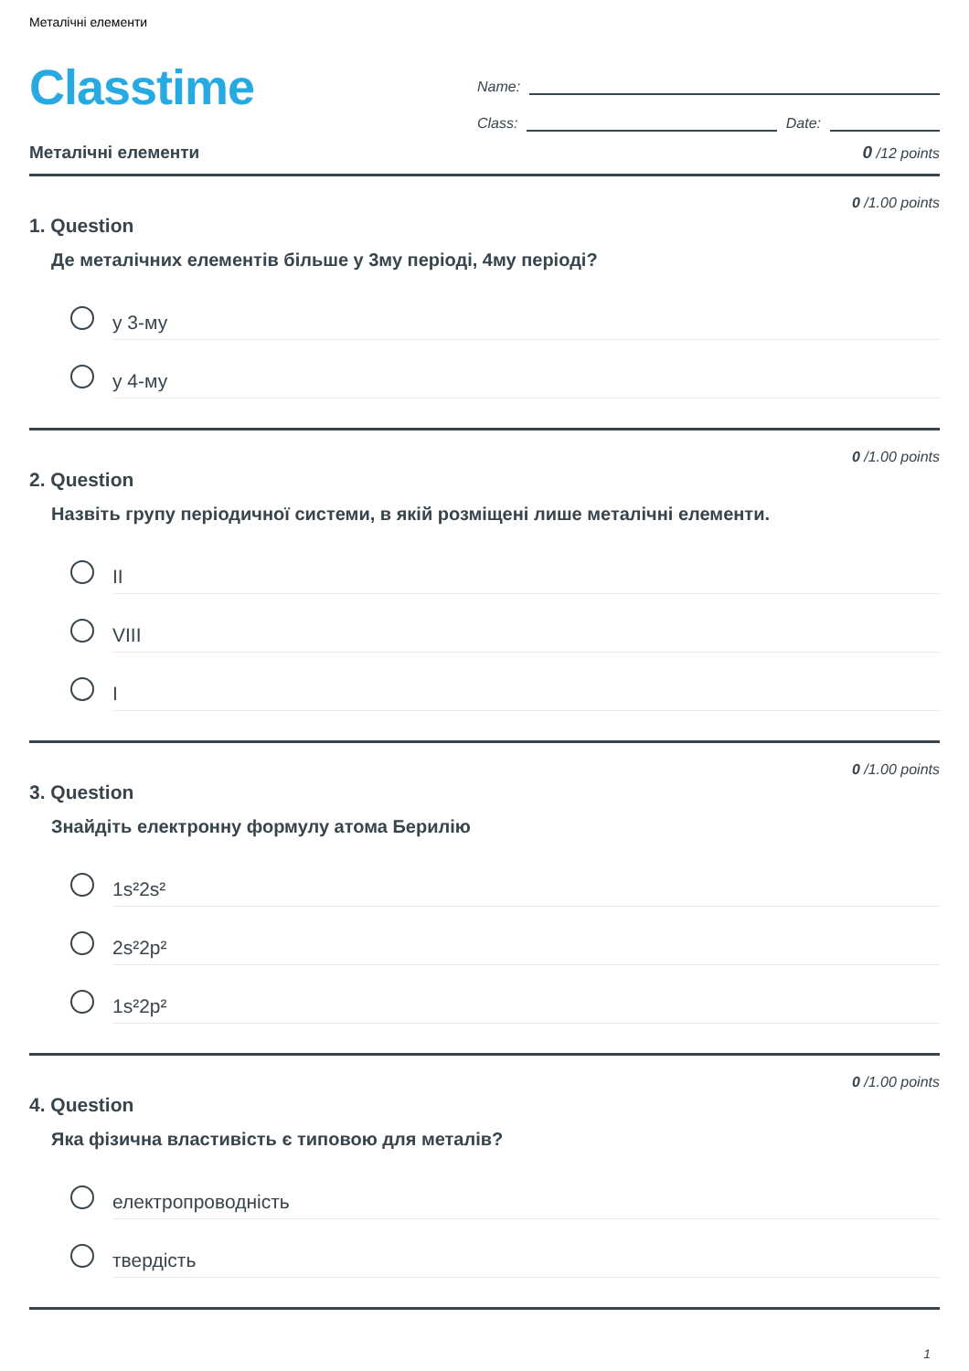Металічні елементи
Classtime
Name:
Class: Date:
Металічні елементи 0 /12 points
0 /1.00 points
1. Question
Де металічних елементів більше у 3му періоді, 4му періоді?
у 3-му
у 4-му
0 /1.00 points
2. Question
Назвіть групу періодичної системи, в якій розміщені лише металічні елементи.
II
VIII
I
0 /1.00 points
3. Question
Знайдіть електронну формулу атома Берилію
1s²2s²
2s²2p²
1s²2p²
0 /1.00 points
4. Question
Яка фізична властивість є типовою для металів?
електропроводність
твердість
1